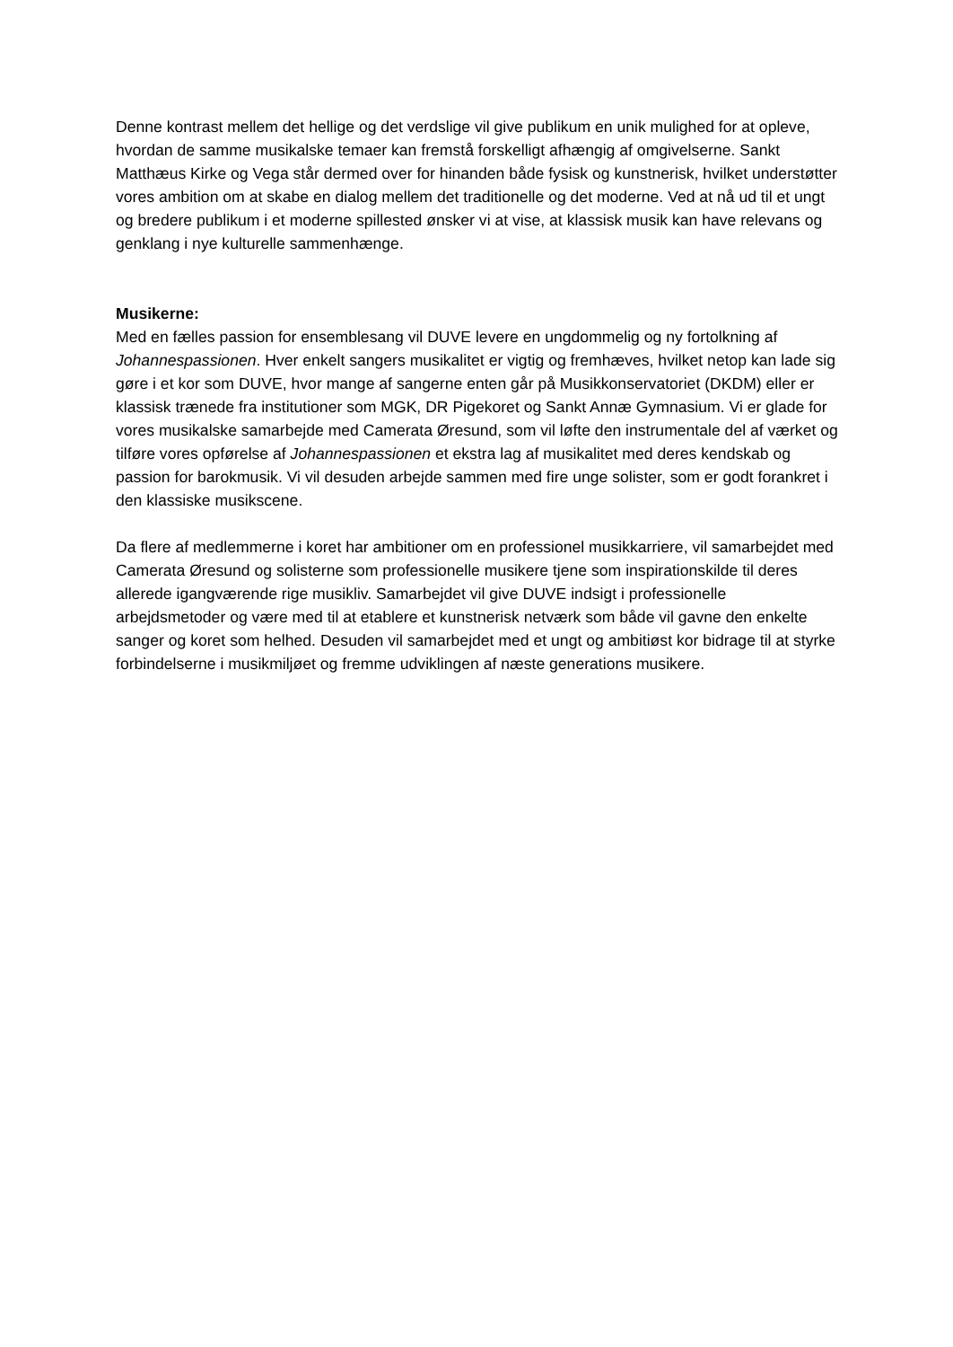Denne kontrast mellem det hellige og det verdslige vil give publikum en unik mulighed for at opleve, hvordan de samme musikalske temaer kan fremstå forskelligt afhængig af omgivelserne. Sankt Matthæus Kirke og Vega står dermed over for hinanden både fysisk og kunstnerisk, hvilket understøtter vores ambition om at skabe en dialog mellem det traditionelle og det moderne. Ved at nå ud til et ungt og bredere publikum i et moderne spillested ønsker vi at vise, at klassisk musik kan have relevans og genklang i nye kulturelle sammenhænge.
Musikerne:
Med en fælles passion for ensemblesang vil DUVE levere en ungdommelig og ny fortolkning af Johannespassionen. Hver enkelt sangers musikalitet er vigtig og fremhæves, hvilket netop kan lade sig gøre i et kor som DUVE, hvor mange af sangerne enten går på Musikkonservatoriet (DKDM) eller er klassisk trænede fra institutioner som MGK, DR Pigekoret og Sankt Annæ Gymnasium. Vi er glade for vores musikalske samarbejde med Camerata Øresund, som vil løfte den instrumentale del af værket og tilføre vores opførelse af Johannespassionen et ekstra lag af musikalitet med deres kendskab og passion for barokmusik. Vi vil desuden arbejde sammen med fire unge solister, som er godt forankret i den klassiske musikscene.
Da flere af medlemmerne i koret har ambitioner om en professionel musikkarriere, vil samarbejdet med Camerata Øresund og solisterne som professionelle musikere tjene som inspirationskilde til deres allerede igangværende rige musikliv. Samarbejdet vil give DUVE indsigt i professionelle arbejdsmetoder og være med til at etablere et kunstnerisk netværk som både vil gavne den enkelte sanger og koret som helhed. Desuden vil samarbejdet med et ungt og ambitiøst kor bidrage til at styrke forbindelserne i musikmiljøet og fremme udviklingen af næste generations musikere.